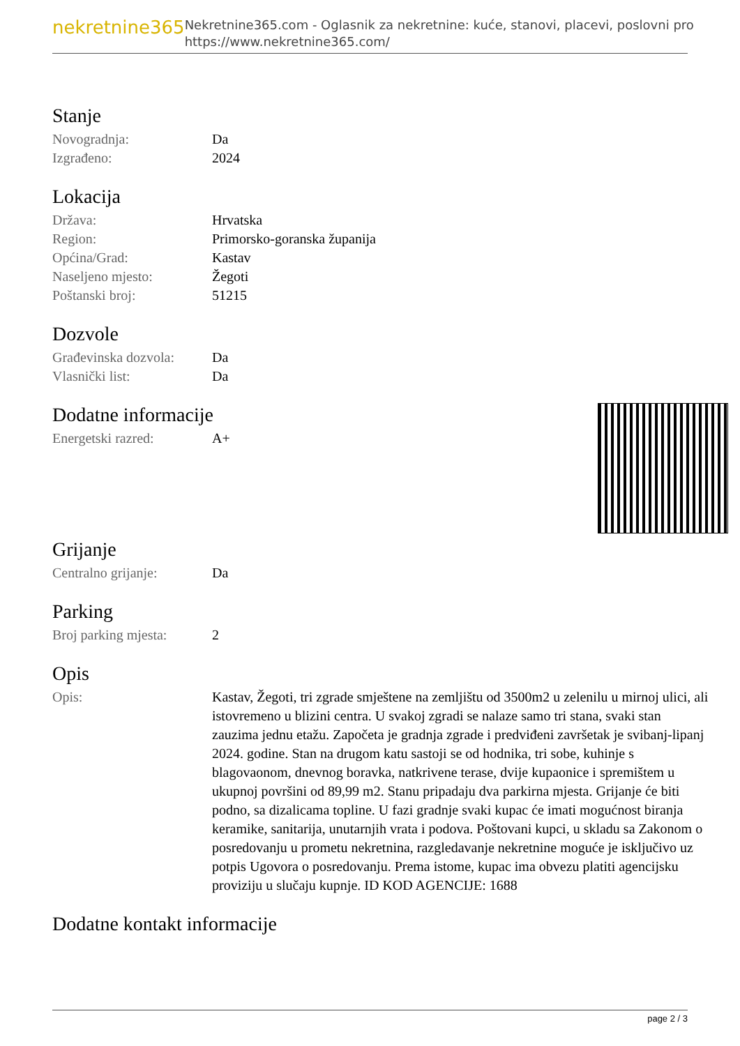nekretnine365
Nekretnine365.com - Oglasnik za nekretnine: kuće, stanovi, placevi, poslovni pro
https://www.nekretnine365.com/
Stanje
| Novogradnja: | Da |
| Izgrađeno: | 2024 |
Lokacija
| Država: | Hrvatska |
| Region: | Primorsko-goranska županija |
| Općina/Grad: | Kastav |
| Naseljeno mjesto: | Žegoti |
| Poštanski broj: | 51215 |
Dozvole
| Građevinska dozvola: | Da |
| Vlasnički list: | Da |
Dodatne informacije
| Energetski razred: | A+ |
Grijanje
| Centralno grijanje: | Da |
Parking
| Broj parking mjesta: | 2 |
Opis
| Opis: | Kastav, Žegoti, tri zgrade smještene na zemljištu od 3500m2 u zelenilu u mirnoj ulici, ali istovremeno u blizini centra. U svakoj zgradi se nalaze samo tri stana, svaki stan zauzima jednu etažu. Započeta je gradnja zgrade i predviđeni završetak je svibanj-lipanj 2024. godine. Stan na drugom katu sastoji se od hodnika, tri sobe, kuhinje s blagovaonom, dnevnog boravka, natkrivene terase, dvije kupaonice i spremištem u ukupnoj površini od 89,99 m2. Stanu pripadaju dva parkirna mjesta. Grijanje će biti podno, sa dizalicama topline. U fazi gradnje svaki kupac će imati mogućnost biranja keramike, sanitarija, unutarnjih vrata i podova. Poštovani kupci, u skladu sa Zakonom o posredovanju u prometu nekretnina, razgledavanje nekretnine moguće je isključivo uz potpis Ugovora o posredovanju. Prema istome, kupac ima obvezu platiti agencijsku proviziju u slučaju kupnje. ID KOD AGENCIJE: 1688 |
Dodatne kontakt informacije
page 2 / 3